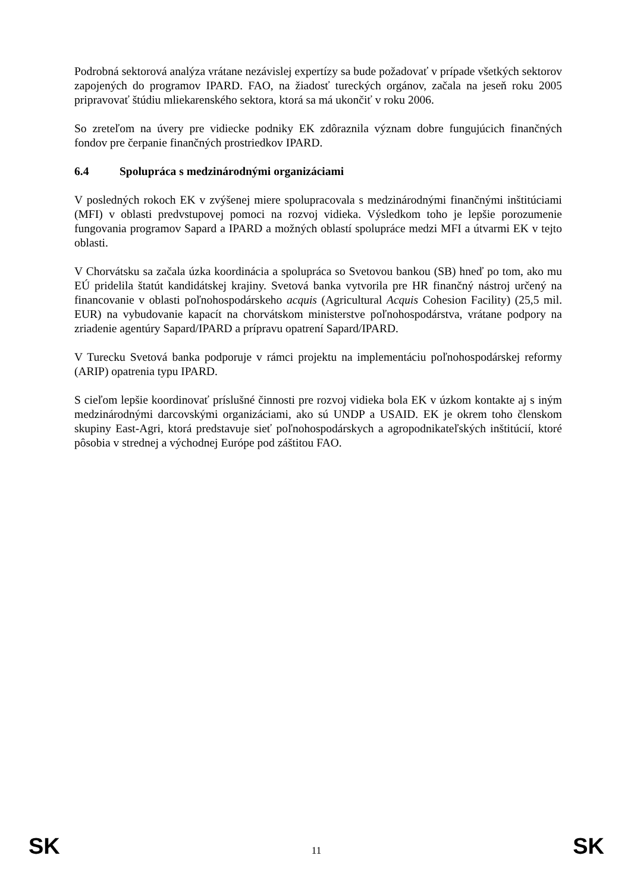Podrobná sektorová analýza vrátane nezávislej expertízy sa bude požadovať v prípade všetkých sektorov zapojených do programov IPARD. FAO, na žiadosť tureckých orgánov, začala na jeseň roku 2005 pripravovať štúdiu mliekarenského sektora, ktorá sa má ukončiť v roku 2006.
So zreteľom na úvery pre vidiecke podniky EK zdôraznila význam dobre fungujúcich finančných fondov pre čerpanie finančných prostriedkov IPARD.
6.4 Spolupráca s medzinárodnými organizáciami
V posledných rokoch EK v zvýšenej miere spolupracovala s medzinárodnými finančnými inštitúciami (MFI) v oblasti predvstupovej pomoci na rozvoj vidieka. Výsledkom toho je lepšie porozumenie fungovania programov Sapard a IPARD a možných oblastí spolupráce medzi MFI a útvarmi EK v tejto oblasti.
V Chorvátsku sa začala úzka koordinácia a spolupráca so Svetovou bankou (SB) hneď po tom, ako mu EÚ pridelila štatút kandidátskej krajiny. Svetová banka vytvorila pre HR finančný nástroj určený na financovanie v oblasti poľnohospodárskeho acquis (Agricultural Acquis Cohesion Facility) (25,5 mil. EUR) na vybudovanie kapacít na chorvátskom ministerstve poľnohospodárstva, vrátane podpory na zriadenie agentúry Sapard/IPARD a prípravu opatrení Sapard/IPARD.
V Turecku Svetová banka podporuje v rámci projektu na implementáciu poľnohospodárskej reformy (ARIP) opatrenia typu IPARD.
S cieľom lepšie koordinovať príslušné činnosti pre rozvoj vidieka bola EK v úzkom kontakte aj s iným medzinárodnými darcovskými organizáciami, ako sú UNDP a USAID. EK je okrem toho členskom skupiny East-Agri, ktorá predstavuje sieť poľnohospodárskych a agropodnikateľských inštitúcií, ktoré pôsobia v strednej a východnej Európe pod záštitou FAO.
SK 11 SK